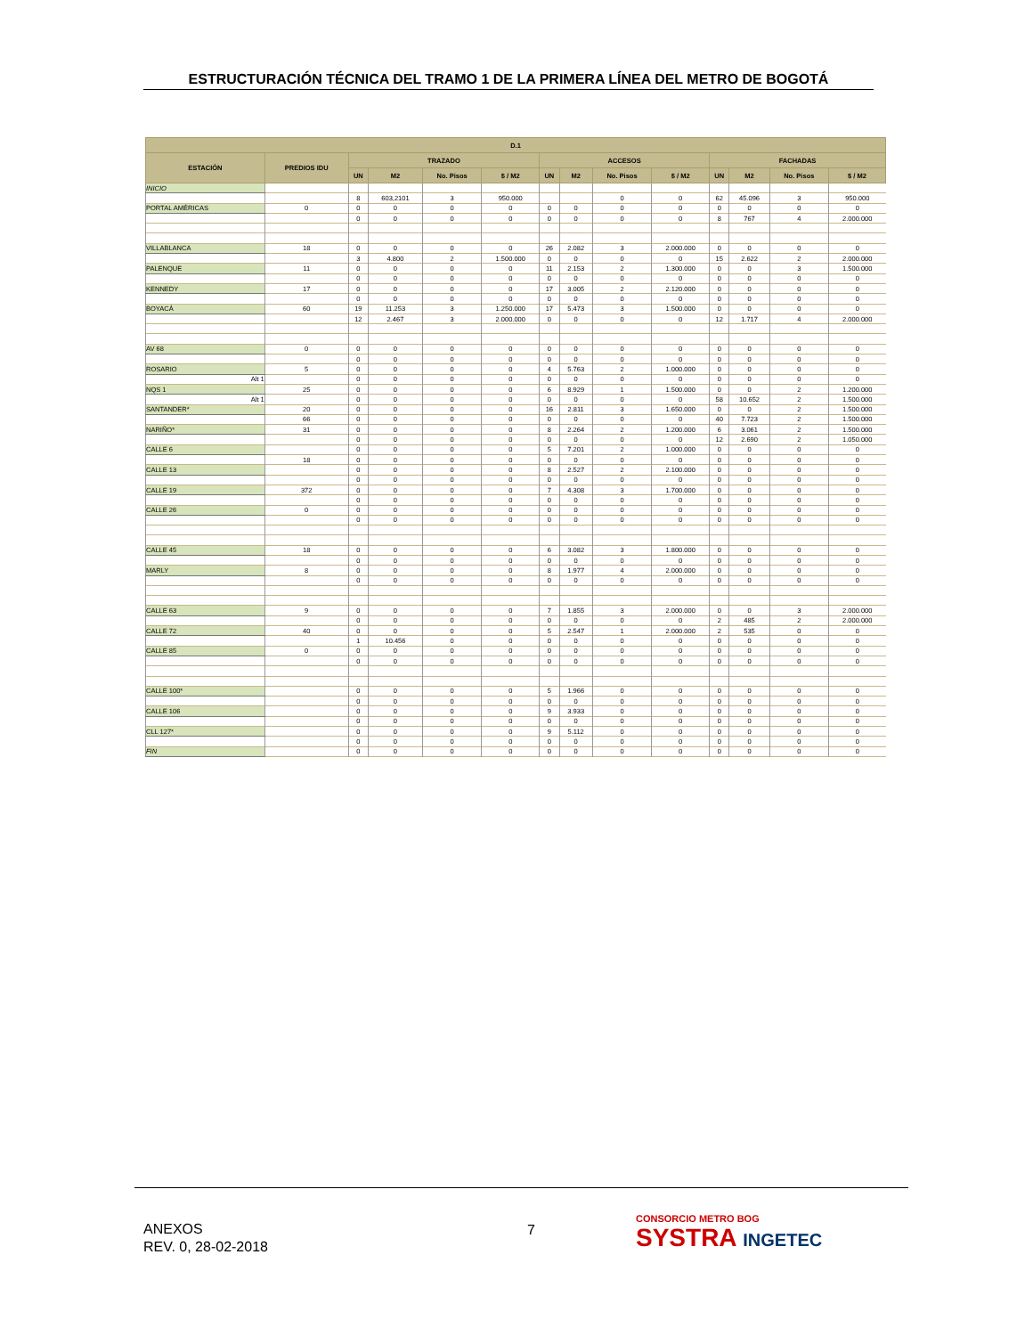ESTRUCTURACIÓN TÉCNICA DEL TRAMO 1 DE LA PRIMERA LÍNEA DEL METRO DE BOGOTÁ
| D.1 | | | | | | | | | | | | | |
| --- | --- | --- | --- | --- | --- | --- | --- | --- | --- | --- | --- | --- | --- |
| ESTACIÓN | PREDIOS IDU | TRAZADO | | | | ACCESOS | | | | FACHADAS | | | |
| | | UN | M2 | No. Pisos | $ / M2 | UN | M2 | No. Pisos | $ / M2 | UN | M2 | No. Pisos | $ / M2 |
| INICIO | | | | | | | | | | | | | |
| | | 8 | 603,2101 | 3 | 950.000 | | | 0 | 0 | 62 | 45.096 | 3 | 950.000 |
| PORTAL AMÉRICAS | 0 | 0 | 0 | 0 | 0 | 0 | 0 | 0 | 0 | 0 | 0 | 0 | 0 |
| | | 0 | 0 | 0 | 0 | 0 | 0 | 0 | 0 | 8 | 767 | 4 | 2.000.000 |
| VILLABLANCA | 18 | 0 | 0 | 0 | 0 | 26 | 2.082 | 3 | 2.000.000 | 0 | 0 | 0 | 0 |
| | | 3 | 4.800 | 2 | 1.500.000 | 0 | 0 | 0 | 0 | 15 | 2.622 | 2 | 2.000.000 |
| PALENQUE | 11 | 0 | 0 | 0 | 0 | 11 | 2.153 | 2 | 1.300.000 | 0 | 0 | 3 | 1.500.000 |
| | | 0 | 0 | 0 | 0 | 0 | 0 | 0 | 0 | 0 | 0 | 0 | 0 |
| KENNEDY | 17 | 0 | 0 | 0 | 0 | 17 | 3.005 | 2 | 2.120.000 | 0 | 0 | 0 | 0 |
| | | 0 | 0 | 0 | 0 | 0 | 0 | 0 | 0 | 0 | 0 | 0 | 0 |
| BOYACÁ | 60 | 19 | 11.253 | 3 | 1.250.000 | 17 | 5.473 | 3 | 1.500.000 | 0 | 0 | 0 | 0 |
| | | 12 | 2.467 | 3 | 2.000.000 | 0 | 0 | 0 | 0 | 12 | 1.717 | 4 | 2.000.000 |
| AV 68 | 0 | 0 | 0 | 0 | 0 | 0 | 0 | 0 | 0 | 0 | 0 | 0 | 0 |
| | | 0 | 0 | 0 | 0 | 0 | 0 | 0 | 0 | 0 | 0 | 0 | 0 |
| ROSARIO | 5 | 0 | 0 | 0 | 0 | 4 | 5.763 | 2 | 1.000.000 | 0 | 0 | 0 | 0 |
| Alt 1 | | 0 | 0 | 0 | 0 | 0 | 0 | 0 | 0 | 0 | 0 | 0 | 0 |
| NQS 1 | 25 | 0 | 0 | 0 | 0 | 6 | 8.929 | 1 | 1.500.000 | 0 | 0 | 2 | 1.200.000 |
| Alt 1 | | 0 | 0 | 0 | 0 | 0 | 0 | 0 | 0 | 58 | 10.652 | 2 | 1.500.000 |
| SANTANDER* | 20 | 0 | 0 | 0 | 0 | 16 | 2.811 | 3 | 1.650.000 | 0 | 0 | 2 | 1.500.000 |
| | 66 | 0 | 0 | 0 | 0 | 0 | 0 | 0 | 0 | 40 | 7.723 | 2 | 1.500.000 |
| NARIÑO* | 31 | 0 | 0 | 0 | 0 | 8 | 2.264 | 2 | 1.200.000 | 6 | 3.061 | 2 | 1.500.000 |
| | | 0 | 0 | 0 | 0 | 0 | 0 | 0 | 0 | 12 | 2.690 | 2 | 1.050.000 |
| CALLE 6 | | 0 | 0 | 0 | 0 | 5 | 7.201 | 2 | 1.000.000 | 0 | 0 | 0 | 0 |
| | 18 | 0 | 0 | 0 | 0 | 0 | 0 | 0 | 0 | 0 | 0 | 0 | 0 |
| CALLE 13 | | 0 | 0 | 0 | 0 | 8 | 2.527 | 2 | 2.100.000 | 0 | 0 | 0 | 0 |
| | | 0 | 0 | 0 | 0 | 0 | 0 | 0 | 0 | 0 | 0 | 0 | 0 |
| CALLE 19 | 372 | 0 | 0 | 0 | 0 | 7 | 4.308 | 3 | 1.700.000 | 0 | 0 | 0 | 0 |
| | | 0 | 0 | 0 | 0 | 0 | 0 | 0 | 0 | 0 | 0 | 0 | 0 |
| CALLE 26 | 0 | 0 | 0 | 0 | 0 | 0 | 0 | 0 | 0 | 0 | 0 | 0 | 0 |
| | | 0 | 0 | 0 | 0 | 0 | 0 | 0 | 0 | 0 | 0 | 0 | 0 |
| CALLE 45 | 18 | 0 | 0 | 0 | 0 | 6 | 3.082 | 3 | 1.800.000 | 0 | 0 | 0 | 0 |
| | | 0 | 0 | 0 | 0 | 0 | 0 | 0 | 0 | 0 | 0 | 0 | 0 |
| MARLY | 8 | 0 | 0 | 0 | 0 | 8 | 1.977 | 4 | 2.000.000 | 0 | 0 | 0 | 0 |
| | | 0 | 0 | 0 | 0 | 0 | 0 | 0 | 0 | 0 | 0 | 0 | 0 |
| CALLE 63 | 9 | 0 | 0 | 0 | 0 | 7 | 1.855 | 3 | 2.000.000 | 0 | 0 | 3 | 2.000.000 |
| | | 0 | 0 | 0 | 0 | 0 | 0 | 0 | 0 | 2 | 485 | 2 | 2.000.000 |
| CALLE 72 | 40 | 0 | 0 | 0 | 0 | 5 | 2.547 | 1 | 2.000.000 | 2 | 535 | 0 | 0 |
| | | 1 | 10.456 | 0 | 0 | 0 | 0 | 0 | 0 | 0 | 0 | 0 | 0 |
| CALLE 85 | 0 | 0 | 0 | 0 | 0 | 0 | 0 | 0 | 0 | 0 | 0 | 0 | 0 |
| | | 0 | 0 | 0 | 0 | 0 | 0 | 0 | 0 | 0 | 0 | 0 | 0 |
| CALLE 100* | | 0 | 0 | 0 | 0 | 5 | 1.966 | 0 | 0 | 0 | 0 | 0 | 0 |
| | | 0 | 0 | 0 | 0 | 0 | 0 | 0 | 0 | 0 | 0 | 0 | 0 |
| CALLE 106 | | 0 | 0 | 0 | 0 | 9 | 3.933 | 0 | 0 | 0 | 0 | 0 | 0 |
| | | 0 | 0 | 0 | 0 | 0 | 0 | 0 | 0 | 0 | 0 | 0 | 0 |
| CLL 127* | | 0 | 0 | 0 | 0 | 9 | 5.112 | 0 | 0 | 0 | 0 | 0 | 0 |
| | | 0 | 0 | 0 | 0 | 0 | 0 | 0 | 0 | 0 | 0 | 0 | 0 |
| FIN | | 0 | 0 | 0 | 0 | 0 | 0 | 0 | 0 | 0 | 0 | 0 | 0 |
ANEXOS
REV. 0, 28-02-2018
7
CONSORCIO METRO BOG
SYSTRA INGETEC